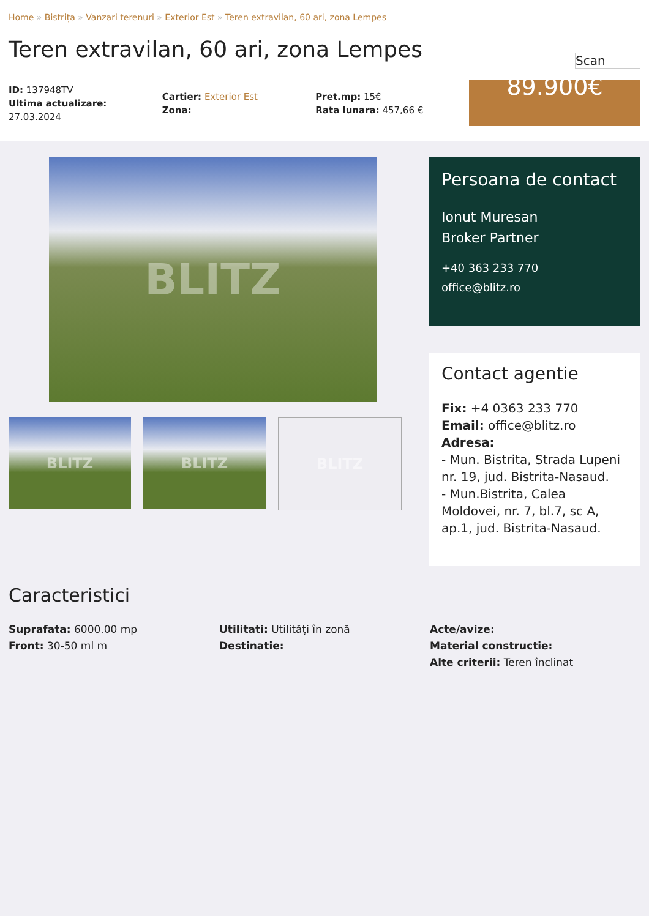Home » Bistrița » Vanzari terenuri » Exterior Est » Teren extravilan, 60 ari, zona Lempes
Teren extravilan, 60 ari, zona Lempes
Scan
ID: 137948TV
Ultima actualizare: 27.03.2024
Cartier: Exterior Est
Zona:
Pret.mp: 15€
Rata lunara: 457,66 €
89.900€
BLITZ
BLITZ BLITZ BLITZ
Persoana de contact
Ionut Muresan
Broker Partner
+40 363 233 770
office@blitz.ro
Contact agentie
Fix: +4 0363 233 770
Email: office@blitz.ro
Adresa:
- Mun. Bistrita, Strada Lupeni nr. 19, jud. Bistrita-Nasaud.
- Mun.Bistrita, Calea Moldovei, nr. 7, bl.7, sc A, ap.1, jud. Bistrita-Nasaud.
Caracteristici
Suprafata: 6000.00 mp
Front: 30-50 ml m
Utilitati: Utilități în zonă
Destinatie:
Acte/avize:
Material constructie:
Alte criterii: Teren înclinat